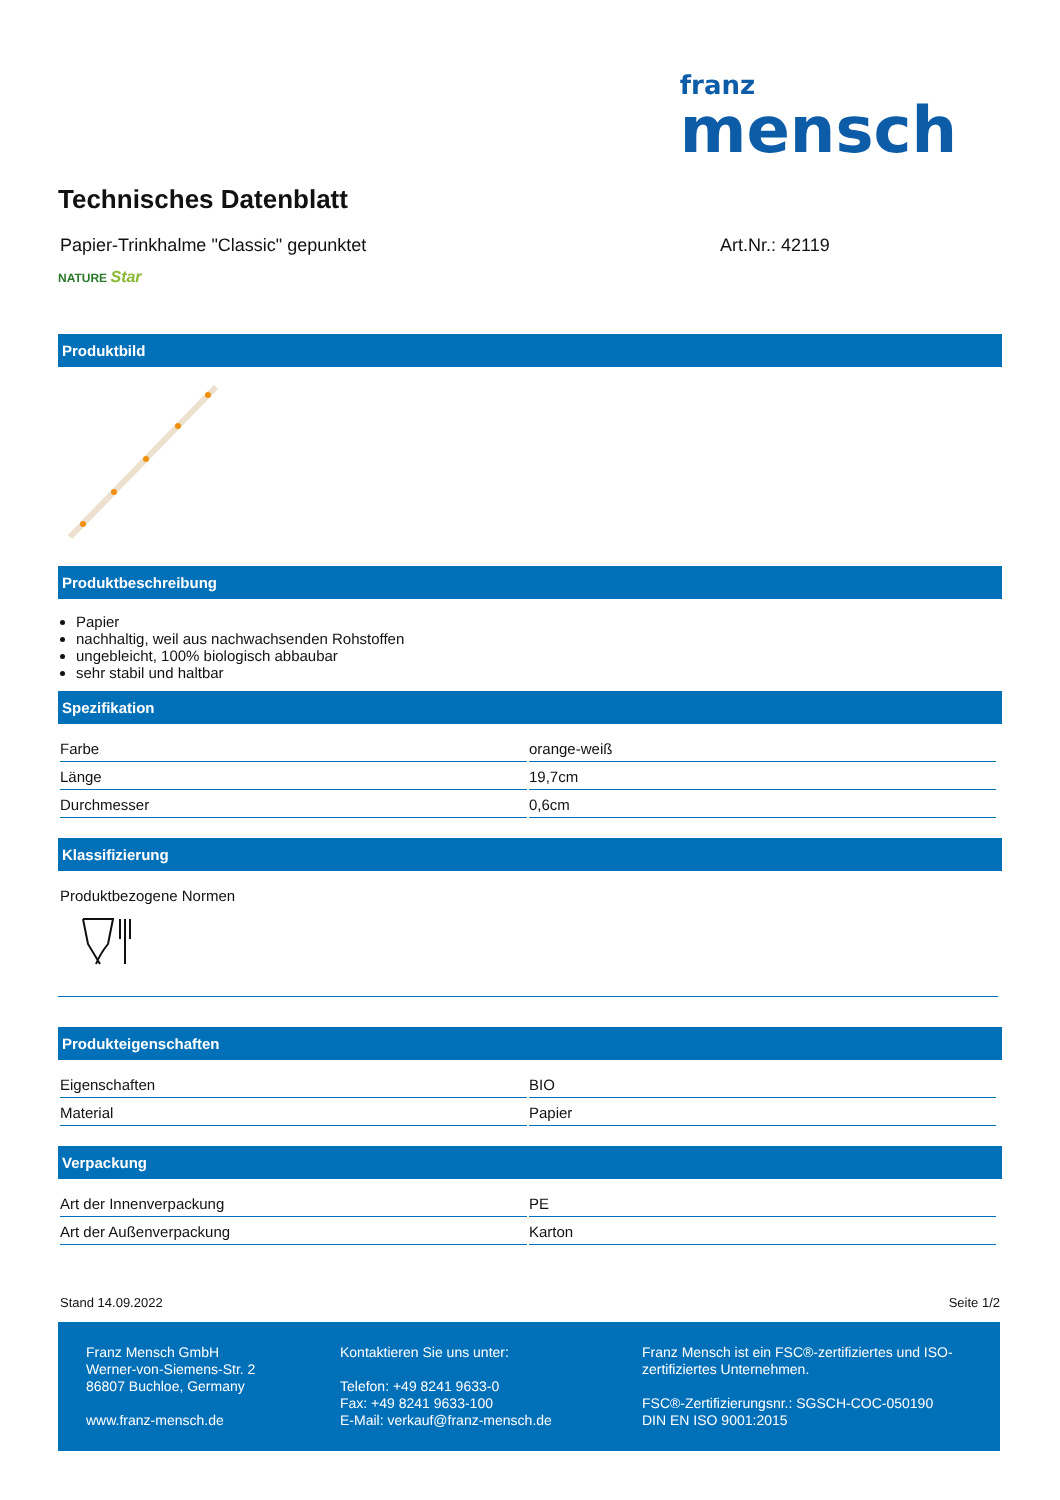franz
mensch
Technisches Datenblatt
Papier-Trinkhalme "Classic" gepunktet Art.Nr.: 42119
NATURE Star
Produktbild
Produktbeschreibung
Papier
nachhaltig, weil aus nachwachsenden Rohstoffen
ungebleicht, 100% biologisch abbaubar
sehr stabil und haltbar
Spezifikation
| Farbe | orange-weiß |
| Länge | 19,7cm |
| Durchmesser | 0,6cm |
Klassifizierung
Produktbezogene Normen
Produkteigenschaften
| Eigenschaften | BIO |
| Material | Papier |
Verpackung
| Art der Innenverpackung | PE |
| Art der Außenverpackung | Karton |
Stand 14.09.2022 Seite 1/2
Franz Mensch GmbH
Werner-von-Siemens-Str. 2
86807 Buchloe, Germany
www.franz-mensch.de
Kontaktieren Sie uns unter:
Telefon: +49 8241 9633-0
Fax: +49 8241 9633-100
E-Mail: verkauf@franz-mensch.de
Franz Mensch ist ein FSC®-zertifiziertes und ISO-zertifiziertes Unternehmen.
FSC®-Zertifizierungsnr.: SGSCH-COC-050190
DIN EN ISO 9001:2015